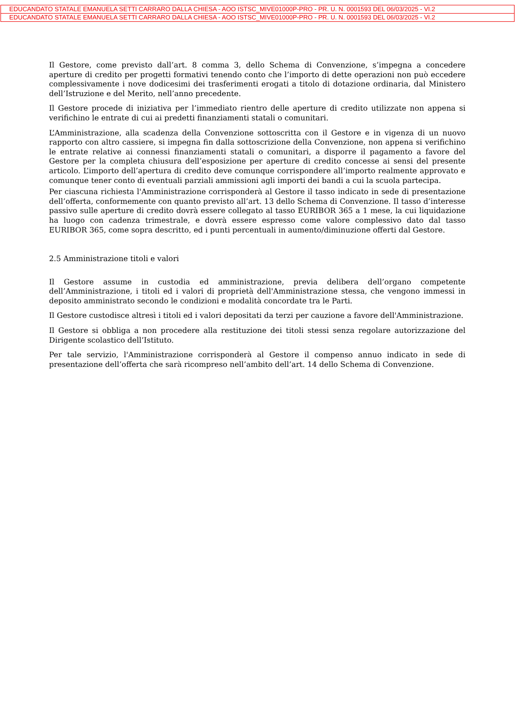EDUCANDATO STATALE EMANUELA SETTI CARRARO DALLA CHIESA - AOO ISTSC_MIVE01000P-PRO - PR. U. N. 0001593 DEL 06/03/2025 - VI.2
EDUCANDATO STATALE EMANUELA SETTI CARRARO DALLA CHIESA - AOO ISTSC_MIVE01000P-PRO - PR. U. N. 0001593 DEL 06/03/2025 - VI.2
Il Gestore, come previsto dall’art. 8 comma 3, dello Schema di Convenzione, s’impegna a concedere aperture di credito per progetti formativi tenendo conto che l’importo di dette operazioni non può eccedere complessivamente i nove dodicesimi dei trasferimenti erogati a titolo di dotazione ordinaria, dal Ministero dell’Istruzione e del Merito, nell’anno precedente.
Il Gestore procede di iniziativa per l’immediato rientro delle aperture di credito utilizzate non appena si verifichino le entrate di cui ai predetti finanziamenti statali o comunitari.
L’Amministrazione, alla scadenza della Convenzione sottoscritta con il Gestore e in vigenza di un nuovo rapporto con altro cassiere, si impegna fin dalla sottoscrizione della Convenzione, non appena si verifichino le entrate relative ai connessi finanziamenti statali o comunitari, a disporre il pagamento a favore del Gestore per la completa chiusura dell’esposizione per aperture di credito concesse ai sensi del presente articolo. L’importo dell’apertura di credito deve comunque corrispondere all’importo realmente approvato e comunque tener conto di eventuali parziali ammissioni agli importi dei bandi a cui la scuola partecipa.
Per ciascuna richiesta l'Amministrazione corrisponderà al Gestore il tasso indicato in sede di presentazione dell’offerta, conformemente con quanto previsto all’art. 13 dello Schema di Convenzione. Il tasso d’interesse passivo sulle aperture di credito dovrà essere collegato al tasso EURIBOR 365 a 1 mese, la cui liquidazione ha luogo con cadenza trimestrale, e dovrà essere espresso come valore complessivo dato dal tasso EURIBOR 365, come sopra descritto, ed i punti percentuali in aumento/diminuzione offerti dal Gestore.
2.5 Amministrazione titoli e valori
Il Gestore assume in custodia ed amministrazione, previa delibera dell’organo competente dell’Amministrazione, i titoli ed i valori di proprietà dell'Amministrazione stessa, che vengono immessi in deposito amministrato secondo le condizioni e modalità concordate tra le Parti.
Il Gestore custodisce altresì i titoli ed i valori depositati da terzi per cauzione a favore dell'Amministrazione.
Il Gestore si obbliga a non procedere alla restituzione dei titoli stessi senza regolare autorizzazione del Dirigente scolastico dell’Istituto.
Per tale servizio, l'Amministrazione corrisponderà al Gestore il compenso annuo indicato in sede di presentazione dell’offerta che sarà ricompreso nell’ambito dell’art. 14 dello Schema di Convenzione.